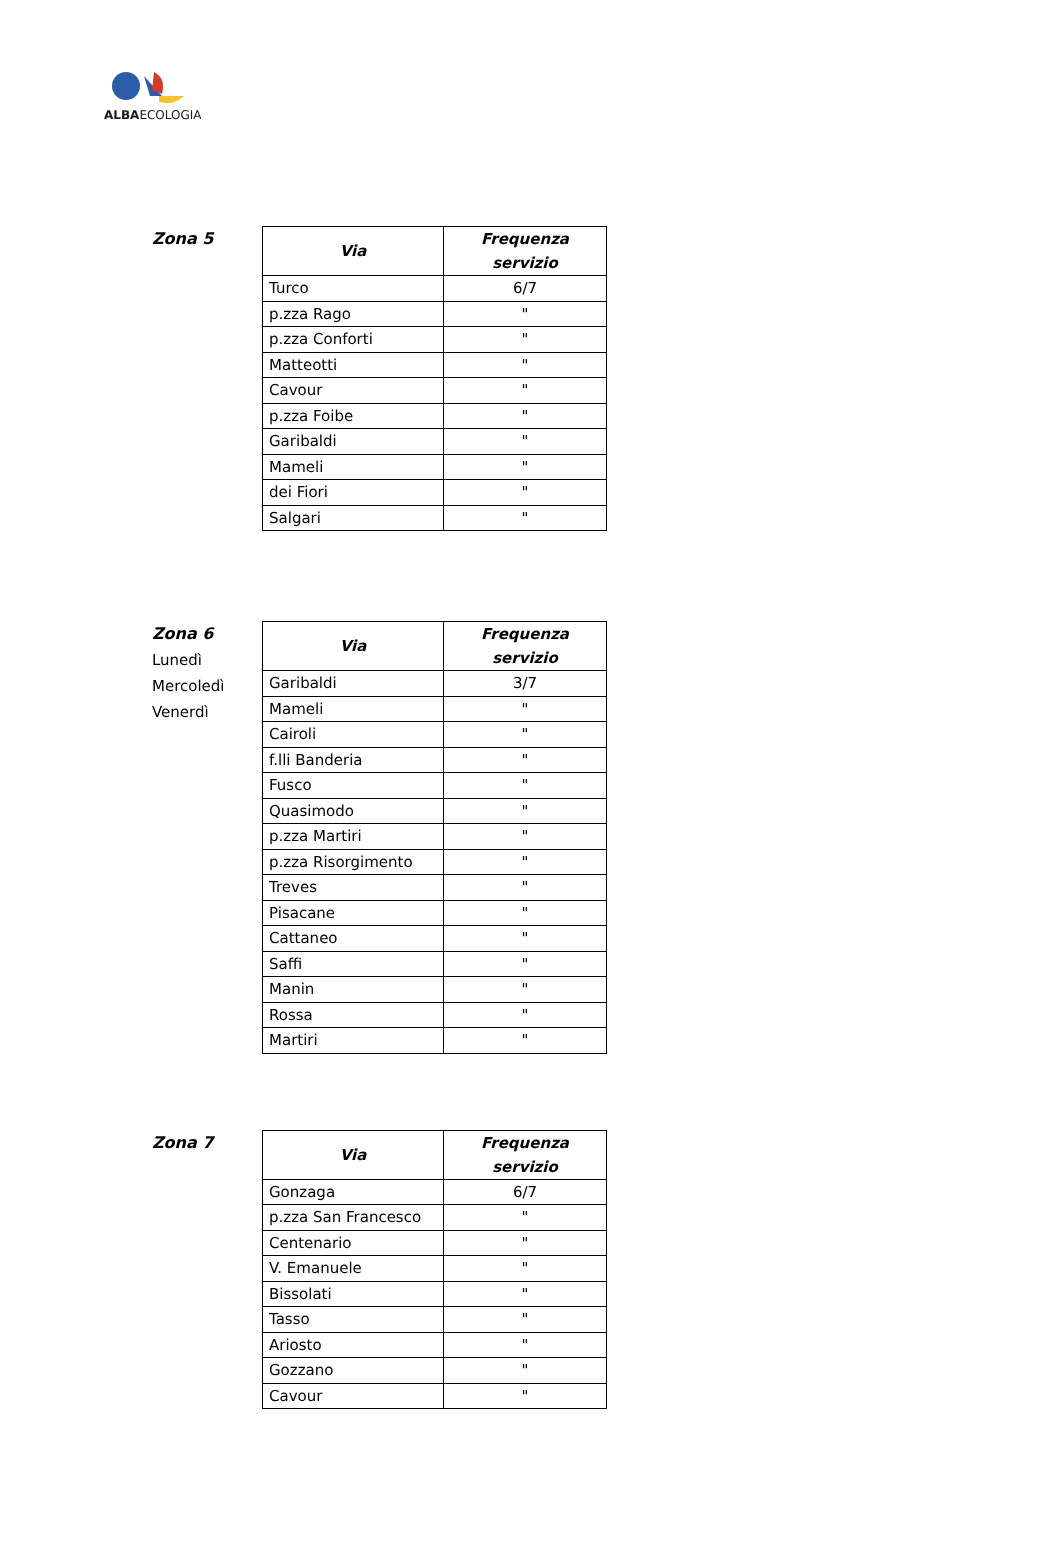ALBAECOLOGIA
Zona 5
| Via | Frequenza servizio |
| --- | --- |
| Turco | 6/7 |
| p.zza Rago | " |
| p.zza Conforti | " |
| Matteotti | " |
| Cavour | " |
| p.zza Foibe | " |
| Garibaldi | " |
| Mameli | " |
| dei Fiori | " |
| Salgari | " |
Zona 6
Lunedì
Mercoledì
Venerdì
| Via | Frequenza servizio |
| --- | --- |
| Garibaldi | 3/7 |
| Mameli | " |
| Cairoli | " |
| f.lli Banderia | " |
| Fusco | " |
| Quasimodo | " |
| p.zza Martiri | " |
| p.zza Risorgimento | " |
| Treves | " |
| Pisacane | " |
| Cattaneo | " |
| Saffi | " |
| Manin | " |
| Rossa | " |
| Martiri | " |
Zona 7
| Via | Frequenza servizio |
| --- | --- |
| Gonzaga | 6/7 |
| p.zza San Francesco | " |
| Centenario | " |
| V. Emanuele | " |
| Bissolati | " |
| Tasso | " |
| Ariosto | " |
| Gozzano | " |
| Cavour | " |